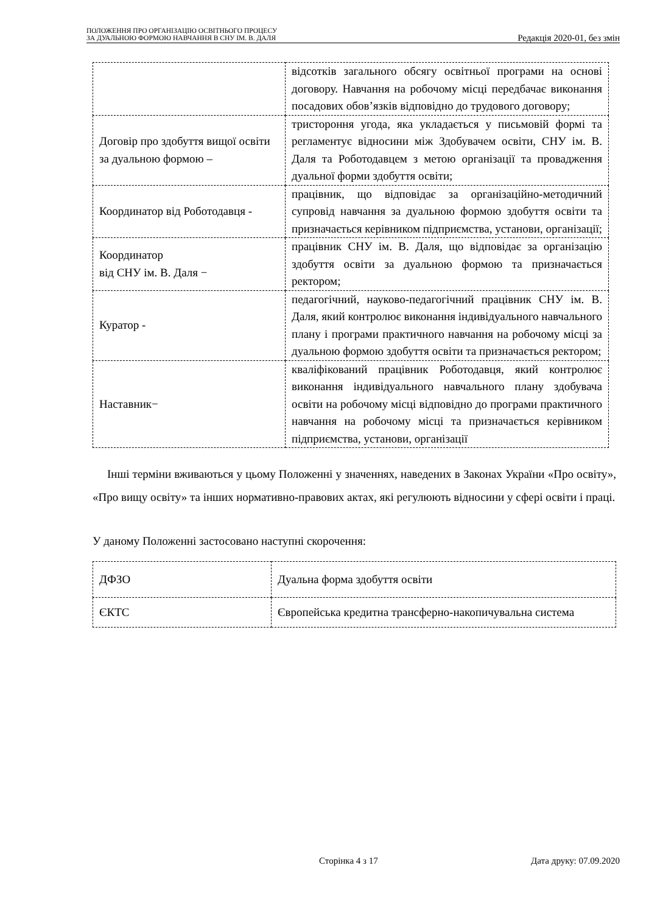ПОЛОЖЕННЯ ПРО ОРГАНІЗАЦІЮ ОСВІТНЬОГО ПРОЦЕСУ
ЗА ДУАЛЬНОЮ ФОРМОЮ НАВЧАННЯ В СНУ ІМ. В. ДАЛЯ
Редакція 2020-01, без змін
| | відсотків загального обсягу освітньої програми на основі договору. Навчання на робочому місці передбачає виконання посадових обов’язків відповідно до трудового договору; |
| Договір про здобуття вищої освіти за дуальною формою – | тристороння угода, яка укладається у письмовій формі та регламентує відносини між Здобувачем освіти, СНУ ім. В. Даля та Роботодавцем з метою організації та провадження дуальної форми здобуття освіти; |
| Координатор від Роботодавця - | працівник, що відповідає за організаційно-методичний супровід навчання за дуальною формою здобуття освіти та призначається керівником підприємства, установи, організації; |
| Координатор від СНУ ім. В. Даля − | працівник СНУ ім. В. Даля, що відповідає за організацію здобуття освіти за дуальною формою та призначається ректором; |
| Куратор - | педагогічний, науково-педагогічний працівник СНУ ім. В. Даля, який контролює виконання індивідуального навчального плану і програми практичного навчання на робочому місці за дуальною формою здобуття освіти та призначається ректором; |
| Наставник− | кваліфікований працівник Роботодавця, який контролює виконання індивідуального навчального плану здобувача освіти на робочому місці відповідно до програми практичного навчання на робочому місці та призначається керівником підприємства, установи, організації |
Інші терміни вживаються у цьому Положенні у значеннях, наведених в Законах України «Про освіту», «Про вищу освіту» та інших нормативно-правових актах, які регулюють відносини у сфері освіти і праці.
У даному Положенні застосовано наступні скорочення:
| ДФЗО | Дуальна форма здобуття освіти |
| ЄКТС | Європейська кредитна трансферно-накопичувальна система |
Сторінка 4 з 17 Дата друку: 07.09.2020